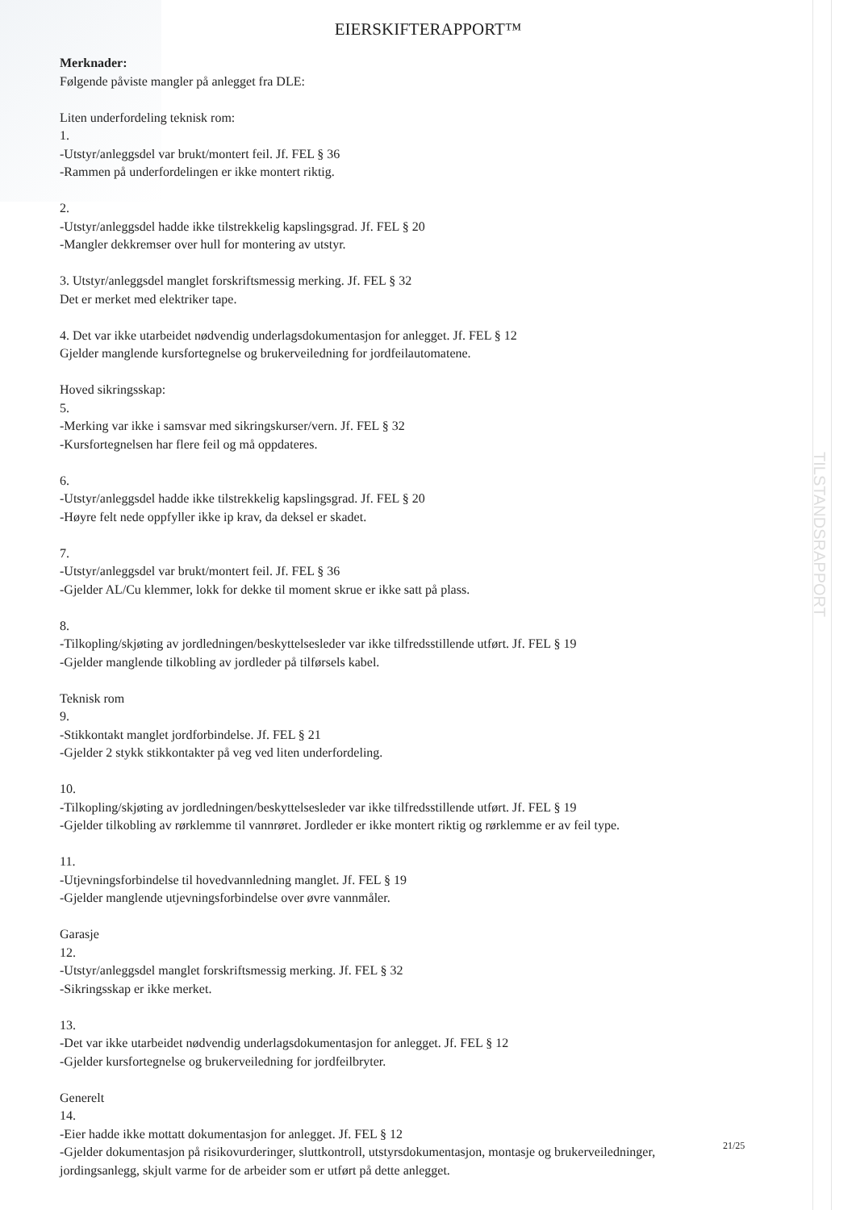EIERSKIFTERAPPORT™
Merknader:
Følgende påviste mangler på anlegget fra DLE:
Liten underfordeling teknisk rom:
1.
-Utstyr/anleggsdel var brukt/montert feil. Jf. FEL § 36
-Rammen på underfordelingen er ikke montert riktig.
2.
-Utstyr/anleggsdel hadde ikke tilstrekkelig kapslingsgrad. Jf. FEL § 20
-Mangler dekkremser over hull for montering av utstyr.
3. Utstyr/anleggsdel manglet forskriftsmessig merking. Jf. FEL § 32
Det er merket med elektriker tape.
4. Det var ikke utarbeidet nødvendig underlagsdokumentasjon for anlegget. Jf. FEL § 12
Gjelder manglende kursfortegnelse og brukerveiledning for jordfeilautomatene.
Hoved sikringsskap:
5.
-Merking var ikke i samsvar med sikringskurser/vern. Jf. FEL § 32
-Kursfortegnelsen har flere feil og må oppdateres.
6.
-Utstyr/anleggsdel hadde ikke tilstrekkelig kapslingsgrad. Jf. FEL § 20
-Høyre felt nede oppfyller ikke ip krav, da deksel er skadet.
7.
-Utstyr/anleggsdel var brukt/montert feil. Jf. FEL § 36
-Gjelder AL/Cu klemmer, lokk for dekke til moment skrue er ikke satt på plass.
8.
-Tilkopling/skjøting av jordledningen/beskyttelsesleder var ikke tilfredsstillende utført. Jf. FEL § 19
-Gjelder manglende tilkobling av jordleder på tilførsels kabel.
Teknisk rom
9.
-Stikkontakt manglet jordforbindelse. Jf. FEL § 21
-Gjelder 2 stykk stikkontakter på veg ved liten underfordeling.
10.
-Tilkopling/skjøting av jordledningen/beskyttelsesleder var ikke tilfredsstillende utført. Jf. FEL § 19
-Gjelder tilkobling av rørklemme til vannrøret. Jordleder er ikke montert riktig og rørklemme er av feil type.
11.
-Utjevningsforbindelse til hovedvannledning manglet. Jf. FEL § 19
-Gjelder manglende utjevningsforbindelse over øvre vannmåler.
Garasje
12.
-Utstyr/anleggsdel manglet forskriftsmessig merking. Jf. FEL § 32
-Sikringsskap er ikke merket.
13.
-Det var ikke utarbeidet nødvendig underlagsdokumentasjon for anlegget. Jf. FEL § 12
-Gjelder kursfortegnelse og brukerveiledning for jordfeilbryter.
Generelt
14.
-Eier hadde ikke mottatt dokumentasjon for anlegget. Jf. FEL § 12
-Gjelder dokumentasjon på risikovurderinger, sluttkontroll, utstyrsdokumentasjon, montasje og brukerveiledninger, jordingsanlegg, skjult varme for de arbeider som er utført på dette anlegget.
21/25
TILSTANDSRAPPORT